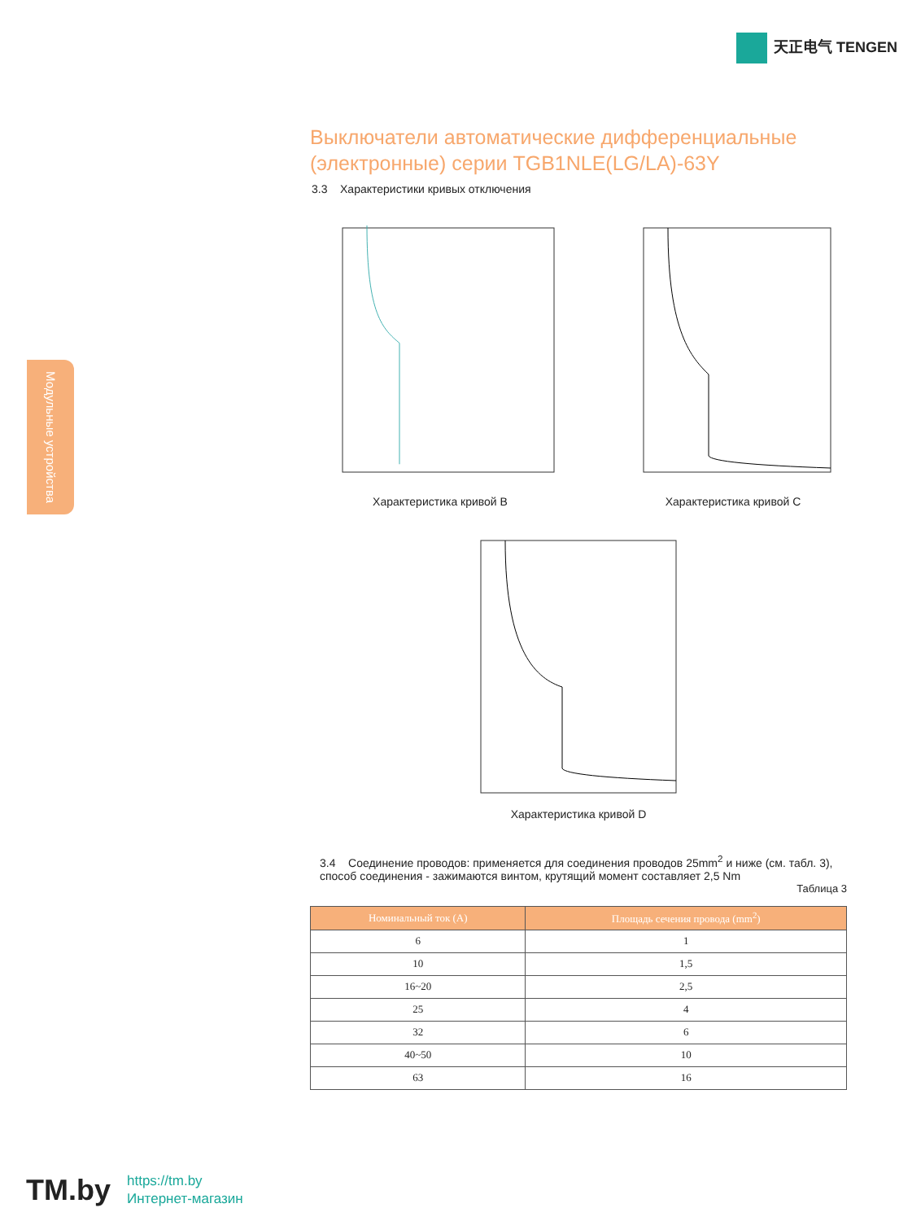天正电气 TENGEN
Модульные устройства
Выключатели автоматические дифференциальные (электронные) серии TGB1NLE(LG/LA)-63Y
3.3 Характеристики кривых отключения
Характеристика кривой B Характеристика кривой C
Характеристика кривой D
3.4 Соединение проводов: применяется для соединения проводов 25mm<sup>2</sup> и ниже (см. табл. 3), способ соединения - зажимаются винтом, крутящий момент составляет 2,5 Nm
Таблица 3
| Номинальный ток (A) | Площадь сечения провода (mm<sup>2</sup>) |
| --- | --- |
| 6 | 1 |
| 10 | 1,5 |
| 16~20 | 2,5 |
| 25 | 4 |
| 32 | 6 |
| 40~50 | 10 |
| 63 | 16 |
TM.by
https://tm.by
Интернет-магазин